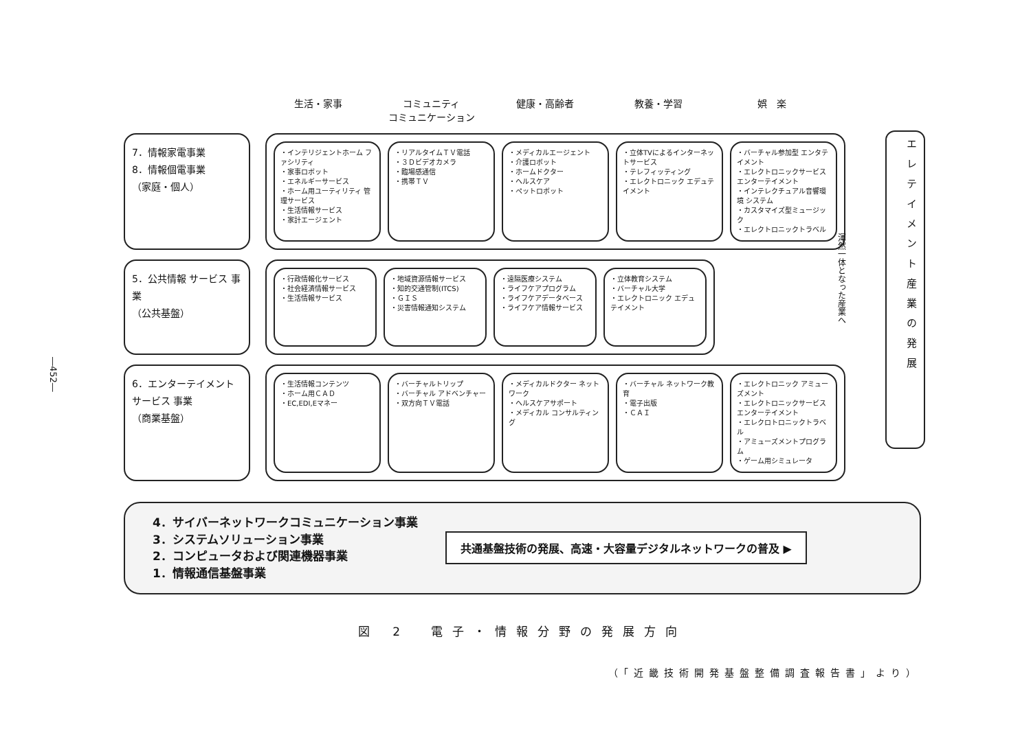―452―
生活・家事 コミュニティ
コミュニケーション
健康・高齢者 教養・学習 娯　楽
渾然一体となった産業へ
エレテイメント産業の発展
7．情報家電事業
8．情報個電事業
（家庭・個人）
・インテリジェントホーム ファシリティ
・家事ロボット
・エネルギーサービス
・ホーム用ユーティリティ 管理サービス
・生活情報サービス
・家計エージェント
・リアルタイムＴＶ電話
・３Ｄビデオカメラ
・臨場感通信
・携帯ＴＶ
・メディカルエージェント
・介護ロボット
・ホームドクター
・ヘルスケア
・ペットロボット
・立体TVによるインターネットサービス
・テレフィッティング
・エレクトロニック エデュテイメント
・バーチャル参加型 エンタテイメント
・エレクトロニックサービス エンターテイメント
・インテレクチュアル音響環境 システム
・カスタマイズ型ミュージック
・エレクトロニックトラベル
5．公共情報 サービス 事業
（公共基盤）
・行政情報化サービス
・社会経済情報サービス
・生活情報サービス
・地域資源情報サービス
・知的交通管制(ITCS)
・ＧＩＳ
・災害情報通知システム
・遠隔医療システム
・ライフケアプログラム
・ライフケアデータベース
・ライフケア情報サービス
・立体教育システム
・バーチャル大学
・エレクトロニック エデュテイメント
6．エンターテイメントサービス 事業
（商業基盤）
・生活情報コンテンツ
・ホーム用ＣＡＤ
・EC,EDI,Eマネー
・バーチャルトリップ
・バーチャル アドベンチャー
・双方向ＴＶ電話
・メディカルドクター ネットワーク
・ヘルスケアサポート
・メディカル コンサルティング
・バーチャル ネットワーク教育
・電子出版
・ＣＡＩ
・エレクトロニック アミューズメント
・エレクトロニックサービス エンターテイメント
・エレクロトロニックトラベル
・アミューズメントプログラム
・ゲーム用シミュレータ
4．サイバーネットワークコミュニケーション事業
3．システムソリューション事業
2．コンピュータおよび関連機器事業
1．情報通信基盤事業
共通基盤技術の発展、高速・大容量デジタルネットワークの普及 ▶
図 2　電子・情報分野の発展方向
（「近畿技術開発基盤整備調査報告書」より）